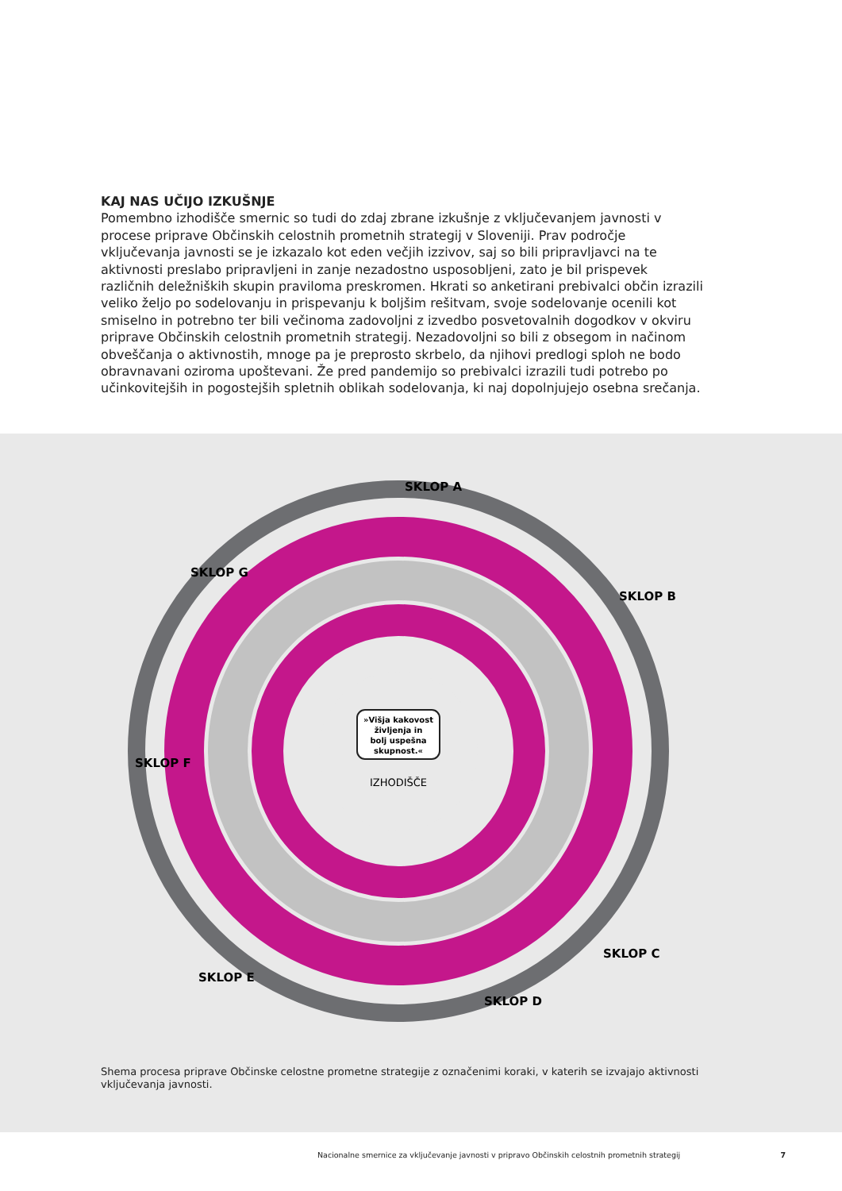KAJ NAS UČIJO IZKUŠNJE
Pomembno izhodišče smernic so tudi do zdaj zbrane izkušnje z vključevanjem javnosti v procese priprave Občinskih celostnih prometnih strategij v Sloveniji. Prav področje vključevanja javnosti se je izkazalo kot eden večjih izzivov, saj so bili pripravljavci na te aktivnosti preslabo pripravljeni in zanje nezadostno usposobljeni, zato je bil prispevek različnih deležniških skupin praviloma preskromen. Hkrati so anketirani prebivalci občin izrazili veliko željo po sodelovanju in prispevanju k boljšim rešitvam, svoje sodelovanje ocenili kot smiselno in potrebno ter bili večinoma zadovoljni z izvedbo posvetovalnih dogodkov v okviru priprave Občinskih celostnih prometnih strategij. Nezadovoljni so bili z obsegom in načinom obveščanja o aktivnostih, mnoge pa je preprosto skrbelo, da njihovi predlogi sploh ne bodo obravnavani oziroma upoštevani. Že pred pandemijo so prebivalci izrazili tudi potrebo po učinkovitejših in pogostejših spletnih oblikah sodelovanja, ki naj dopolnjujejo osebna srečanja.
»Višja kakovost
življenja in
bolj uspešna
skupnost.«
IZHODIŠČE
SKLOP A
SKLOP B
SKLOP C
SKLOP D
SKLOP E
SKLOP F
SKLOP G
Shema procesa priprave Občinske celostne prometne strategije z označenimi koraki, v katerih se izvajajo aktivnosti vključevanja javnosti.
Nacionalne smernice za vključevanje javnosti v pripravo Občinskih celostnih prometnih strategij 7